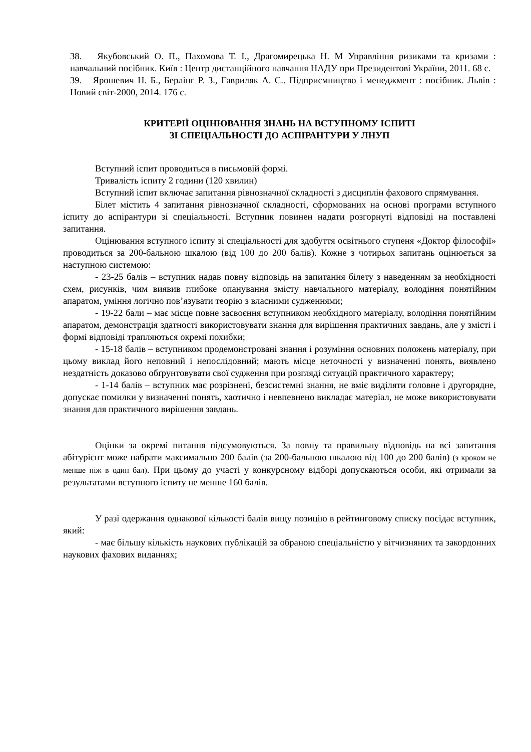38. Якубовський О. П., Пахомова Т. І., Драгомирецька Н. М Управління ризиками та кризами : навчальний посібник. Київ : Центр дистанційного навчання НАДУ при Президентові України, 2011. 68 с.
39. Ярошевич Н. Б., Берлінг Р. З., Гавриляк А. С.. Підприємництво і менеджмент : посібник. Львів : Новий світ-2000, 2014. 176 с.
КРИТЕРІЇ ОЦІНЮВАННЯ ЗНАНЬ НА ВСТУПНОМУ ІСПИТІ
ЗІ СПЕЦІАЛЬНОСТІ ДО АСПІРАНТУРИ У ЛНУП
Вступний іспит проводиться в письмовій формі.
Тривалість іспиту 2 години (120 хвилин)
Вступний іспит включає запитання рівнозначної складності з дисциплін фахового спрямування.
Білет містить 4 запитання рівнозначної складності, сформованих на основі програми вступного іспиту до аспірантури зі спеціальності. Вступник повинен надати розгорнуті відповіді на поставлені запитання.
Оцінювання вступного іспиту зі спеціальності для здобуття освітнього ступеня «Доктор філософії» проводиться за 200-бальною шкалою (від 100 до 200 балів). Кожне з чотирьох запитань оцінюється за наступною системою:
- 23-25 балів – вступник надав повну відповідь на запитання білету з наведенням за необхідності схем, рисунків, чим виявив глибоке опанування змісту навчального матеріалу, володіння понятійним апаратом, уміння логічно пов’язувати теорію з власними судженнями;
- 19-22 бали – має місце повне засвоєння вступником необхідного матеріалу, володіння понятійним апаратом, демонстрація здатності використовувати знання для вирішення практичних завдань, але у змісті і формі відповіді трапляються окремі похибки;
- 15-18 балів – вступником продемонстровані знання і розуміння основних положень матеріалу, при цьому виклад його неповний і непослідовний; мають місце неточності у визначенні понять, виявлено нездатність доказово обґрунтовувати свої судження при розгляді ситуацій практичного характеру;
- 1-14 балів – вступник має розрізнені, безсистемні знання, не вміє виділяти головне і другорядне, допускає помилки у визначенні понять, хаотично і невпевнено викладає матеріал, не може використовувати знання для практичного вирішення завдань.
Оцінки за окремі питання підсумовуються. За повну та правильну відповідь на всі запитання абітурієнт може набрати максимально 200 балів (за 200-бальною шкалою від 100 до 200 балів) (з кроком не менше ніж в один бал). При цьому до участі у конкурсному відборі допускаються особи, які отримали за результатами вступного іспиту не менше 160 балів.
У разі одержання однакової кількості балів вищу позицію в рейтинговому списку посідає вступник, який:
- має більшу кількість наукових публікацій за обраною спеціальністю у вітчизняних та закордонних наукових фахових виданнях;